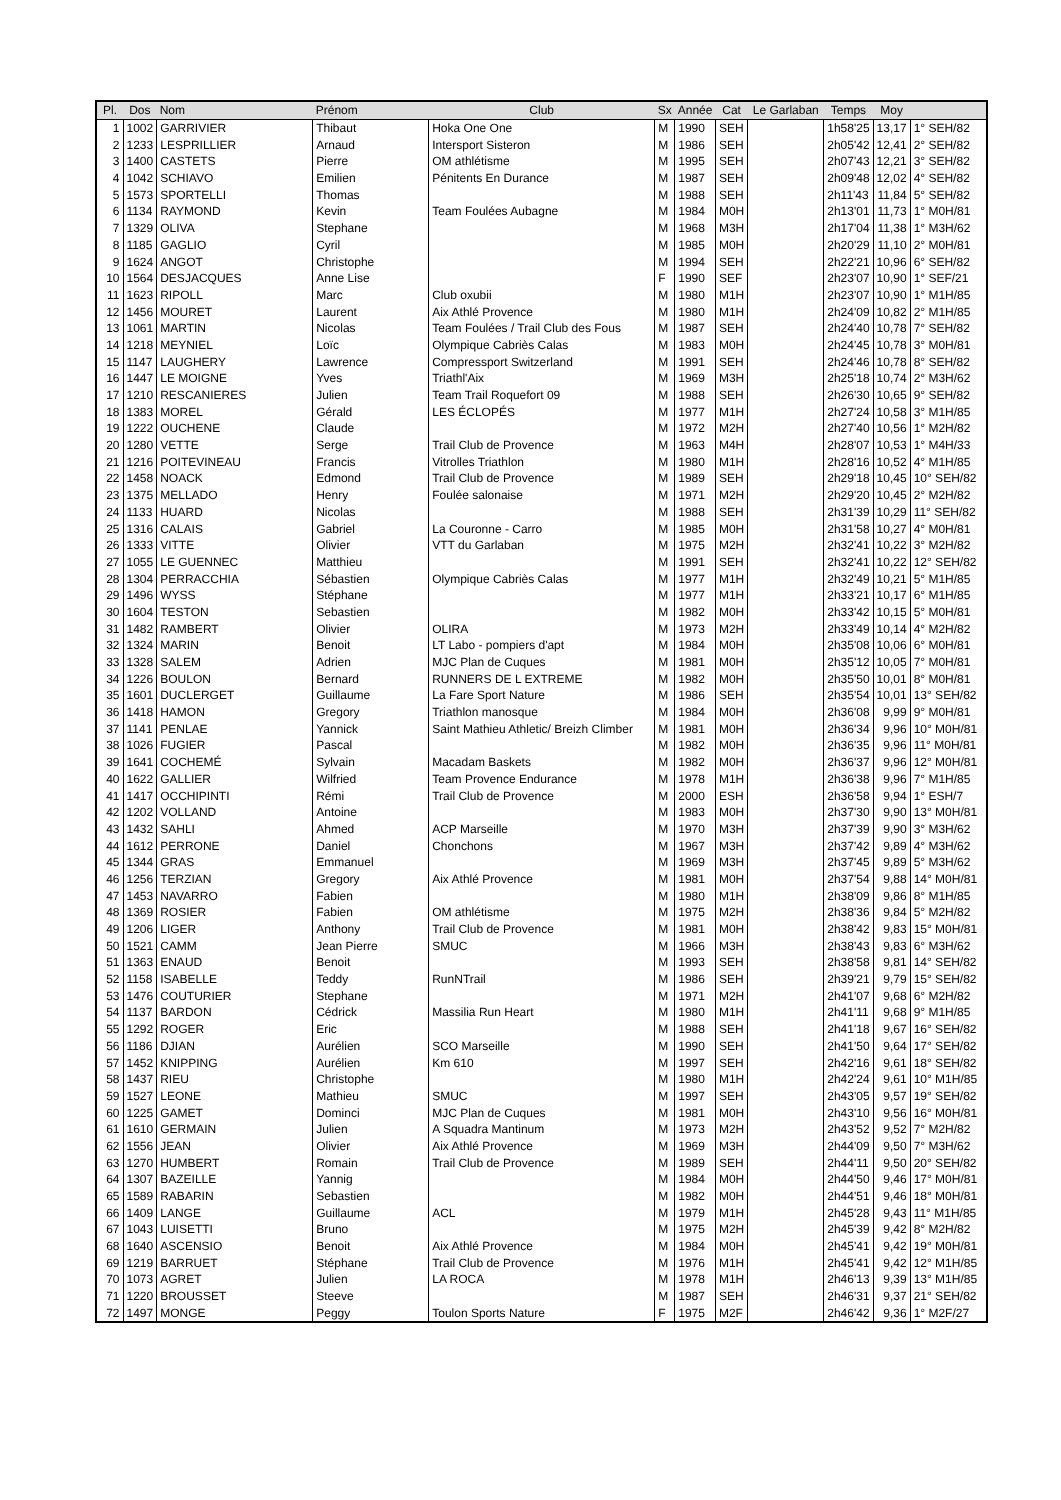| Pl. | Dos | Nom | Prénom | Club | Sx | Année | Cat | Le Garlaban | Temps | Moy | |
| --- | --- | --- | --- | --- | --- | --- | --- | --- | --- | --- | --- |
| 1 | 1002 | GARRIVIER | Thibaut | Hoka One One | M | 1990 | SEH | | 1h58'25 | 13,17 | 1° SEH/82 |
| 2 | 1233 | LESPRILLIER | Arnaud | Intersport Sisteron | M | 1986 | SEH | | 2h05'42 | 12,41 | 2° SEH/82 |
| 3 | 1400 | CASTETS | Pierre | OM athlétisme | M | 1995 | SEH | | 2h07'43 | 12,21 | 3° SEH/82 |
| 4 | 1042 | SCHIAVO | Emilien | Pénitents En Durance | M | 1987 | SEH | | 2h09'48 | 12,02 | 4° SEH/82 |
| 5 | 1573 | SPORTELLI | Thomas | | M | 1988 | SEH | | 2h11'43 | 11,84 | 5° SEH/82 |
| 6 | 1134 | RAYMOND | Kevin | Team Foulées Aubagne | M | 1984 | M0H | | 2h13'01 | 11,73 | 1° M0H/81 |
| 7 | 1329 | OLIVA | Stephane | | M | 1968 | M3H | | 2h17'04 | 11,38 | 1° M3H/62 |
| 8 | 1185 | GAGLIO | Cyril | | M | 1985 | M0H | | 2h20'29 | 11,10 | 2° M0H/81 |
| 9 | 1624 | ANGOT | Christophe | | M | 1994 | SEH | | 2h22'21 | 10,96 | 6° SEH/82 |
| 10 | 1564 | DESJACQUES | Anne Lise | | F | 1990 | SEF | | 2h23'07 | 10,90 | 1° SEF/21 |
| 11 | 1623 | RIPOLL | Marc | Club oxubii | M | 1980 | M1H | | 2h23'07 | 10,90 | 1° M1H/85 |
| 12 | 1456 | MOURET | Laurent | Aix Athlé Provence | M | 1980 | M1H | | 2h24'09 | 10,82 | 2° M1H/85 |
| 13 | 1061 | MARTIN | Nicolas | Team Foulées / Trail Club des Fous | M | 1987 | SEH | | 2h24'40 | 10,78 | 7° SEH/82 |
| 14 | 1218 | MEYNIEL | Loïc | Olympique Cabriès Calas | M | 1983 | M0H | | 2h24'45 | 10,78 | 3° M0H/81 |
| 15 | 1147 | LAUGHERY | Lawrence | Compressport Switzerland | M | 1991 | SEH | | 2h24'46 | 10,78 | 8° SEH/82 |
| 16 | 1447 | LE MOIGNE | Yves | Triathl'Aix | M | 1969 | M3H | | 2h25'18 | 10,74 | 2° M3H/62 |
| 17 | 1210 | RESCANIERES | Julien | Team Trail Roquefort 09 | M | 1988 | SEH | | 2h26'30 | 10,65 | 9° SEH/82 |
| 18 | 1383 | MOREL | Gérald | LES ÉCLOPÉS | M | 1977 | M1H | | 2h27'24 | 10,58 | 3° M1H/85 |
| 19 | 1222 | OUCHENE | Claude | | M | 1972 | M2H | | 2h27'40 | 10,56 | 1° M2H/82 |
| 20 | 1280 | VETTE | Serge | Trail Club de Provence | M | 1963 | M4H | | 2h28'07 | 10,53 | 1° M4H/33 |
| 21 | 1216 | POITEVINEAU | Francis | Vitrolles Triathlon | M | 1980 | M1H | | 2h28'16 | 10,52 | 4° M1H/85 |
| 22 | 1458 | NOACK | Edmond | Trail Club de Provence | M | 1989 | SEH | | 2h29'18 | 10,45 | 10° SEH/82 |
| 23 | 1375 | MELLADO | Henry | Foulée salonaise | M | 1971 | M2H | | 2h29'20 | 10,45 | 2° M2H/82 |
| 24 | 1133 | HUARD | Nicolas | | M | 1988 | SEH | | 2h31'39 | 10,29 | 11° SEH/82 |
| 25 | 1316 | CALAIS | Gabriel | La Couronne - Carro | M | 1985 | M0H | | 2h31'58 | 10,27 | 4° M0H/81 |
| 26 | 1333 | VITTE | Olivier | VTT du Garlaban | M | 1975 | M2H | | 2h32'41 | 10,22 | 3° M2H/82 |
| 27 | 1055 | LE GUENNEC | Matthieu | | M | 1991 | SEH | | 2h32'41 | 10,22 | 12° SEH/82 |
| 28 | 1304 | PERRACCHIA | Sébastien | Olympique Cabriès Calas | M | 1977 | M1H | | 2h32'49 | 10,21 | 5° M1H/85 |
| 29 | 1496 | WYSS | Stéphane | | M | 1977 | M1H | | 2h33'21 | 10,17 | 6° M1H/85 |
| 30 | 1604 | TESTON | Sebastien | | M | 1982 | M0H | | 2h33'42 | 10,15 | 5° M0H/81 |
| 31 | 1482 | RAMBERT | Olivier | OLIRA | M | 1973 | M2H | | 2h33'49 | 10,14 | 4° M2H/82 |
| 32 | 1324 | MARIN | Benoit | LT Labo - pompiers d'apt | M | 1984 | M0H | | 2h35'08 | 10,06 | 6° M0H/81 |
| 33 | 1328 | SALEM | Adrien | MJC Plan de Cuques | M | 1981 | M0H | | 2h35'12 | 10,05 | 7° M0H/81 |
| 34 | 1226 | BOULON | Bernard | RUNNERS DE L EXTREME | M | 1982 | M0H | | 2h35'50 | 10,01 | 8° M0H/81 |
| 35 | 1601 | DUCLERGET | Guillaume | La Fare Sport Nature | M | 1986 | SEH | | 2h35'54 | 10,01 | 13° SEH/82 |
| 36 | 1418 | HAMON | Gregory | Triathlon manosque | M | 1984 | M0H | | 2h36'08 | 9,99 | 9° M0H/81 |
| 37 | 1141 | PENLAE | Yannick | Saint Mathieu Athletic/ Breizh Climber | M | 1981 | M0H | | 2h36'34 | 9,96 | 10° M0H/81 |
| 38 | 1026 | FUGIER | Pascal | | M | 1982 | M0H | | 2h36'35 | 9,96 | 11° M0H/81 |
| 39 | 1641 | COCHEMÉ | Sylvain | Macadam Baskets | M | 1982 | M0H | | 2h36'37 | 9,96 | 12° M0H/81 |
| 40 | 1622 | GALLIER | Wilfried | Team Provence Endurance | M | 1978 | M1H | | 2h36'38 | 9,96 | 7° M1H/85 |
| 41 | 1417 | OCCHIPINTI | Rémi | Trail Club de Provence | M | 2000 | ESH | | 2h36'58 | 9,94 | 1° ESH/7 |
| 42 | 1202 | VOLLAND | Antoine | | M | 1983 | M0H | | 2h37'30 | 9,90 | 13° M0H/81 |
| 43 | 1432 | SAHLI | Ahmed | ACP Marseille | M | 1970 | M3H | | 2h37'39 | 9,90 | 3° M3H/62 |
| 44 | 1612 | PERRONE | Daniel | Chonchons | M | 1967 | M3H | | 2h37'42 | 9,89 | 4° M3H/62 |
| 45 | 1344 | GRAS | Emmanuel | | M | 1969 | M3H | | 2h37'45 | 9,89 | 5° M3H/62 |
| 46 | 1256 | TERZIAN | Gregory | Aix Athlé Provence | M | 1981 | M0H | | 2h37'54 | 9,88 | 14° M0H/81 |
| 47 | 1453 | NAVARRO | Fabien | | M | 1980 | M1H | | 2h38'09 | 9,86 | 8° M1H/85 |
| 48 | 1369 | ROSIER | Fabien | OM athlétisme | M | 1975 | M2H | | 2h38'36 | 9,84 | 5° M2H/82 |
| 49 | 1206 | LIGER | Anthony | Trail Club de Provence | M | 1981 | M0H | | 2h38'42 | 9,83 | 15° M0H/81 |
| 50 | 1521 | CAMM | Jean Pierre | SMUC | M | 1966 | M3H | | 2h38'43 | 9,83 | 6° M3H/62 |
| 51 | 1363 | ENAUD | Benoit | | M | 1993 | SEH | | 2h38'58 | 9,81 | 14° SEH/82 |
| 52 | 1158 | ISABELLE | Teddy | RunNTrail | M | 1986 | SEH | | 2h39'21 | 9,79 | 15° SEH/82 |
| 53 | 1476 | COUTURIER | Stephane | | M | 1971 | M2H | | 2h41'07 | 9,68 | 6° M2H/82 |
| 54 | 1137 | BARDON | Cédrick | Massilia Run Heart | M | 1980 | M1H | | 2h41'11 | 9,68 | 9° M1H/85 |
| 55 | 1292 | ROGER | Eric | | M | 1988 | SEH | | 2h41'18 | 9,67 | 16° SEH/82 |
| 56 | 1186 | DJIAN | Aurélien | SCO Marseille | M | 1990 | SEH | | 2h41'50 | 9,64 | 17° SEH/82 |
| 57 | 1452 | KNIPPING | Aurélien | Km 610 | M | 1997 | SEH | | 2h42'16 | 9,61 | 18° SEH/82 |
| 58 | 1437 | RIEU | Christophe | | M | 1980 | M1H | | 2h42'24 | 9,61 | 10° M1H/85 |
| 59 | 1527 | LEONE | Mathieu | SMUC | M | 1997 | SEH | | 2h43'05 | 9,57 | 19° SEH/82 |
| 60 | 1225 | GAMET | Dominci | MJC Plan de Cuques | M | 1981 | M0H | | 2h43'10 | 9,56 | 16° M0H/81 |
| 61 | 1610 | GERMAIN | Julien | A Squadra Mantinum | M | 1973 | M2H | | 2h43'52 | 9,52 | 7° M2H/82 |
| 62 | 1556 | JEAN | Olivier | Aix Athlé Provence | M | 1969 | M3H | | 2h44'09 | 9,50 | 7° M3H/62 |
| 63 | 1270 | HUMBERT | Romain | Trail Club de Provence | M | 1989 | SEH | | 2h44'11 | 9,50 | 20° SEH/82 |
| 64 | 1307 | BAZEILLE | Yannig | | M | 1984 | M0H | | 2h44'50 | 9,46 | 17° M0H/81 |
| 65 | 1589 | RABARIN | Sebastien | | M | 1982 | M0H | | 2h44'51 | 9,46 | 18° M0H/81 |
| 66 | 1409 | LANGE | Guillaume | ACL | M | 1979 | M1H | | 2h45'28 | 9,43 | 11° M1H/85 |
| 67 | 1043 | LUISETTI | Bruno | | M | 1975 | M2H | | 2h45'39 | 9,42 | 8° M2H/82 |
| 68 | 1640 | ASCENSIO | Benoit | Aix Athlé Provence | M | 1984 | M0H | | 2h45'41 | 9,42 | 19° M0H/81 |
| 69 | 1219 | BARRUET | Stéphane | Trail Club de Provence | M | 1976 | M1H | | 2h45'41 | 9,42 | 12° M1H/85 |
| 70 | 1073 | AGRET | Julien | LA ROCA | M | 1978 | M1H | | 2h46'13 | 9,39 | 13° M1H/85 |
| 71 | 1220 | BROUSSET | Steeve | | M | 1987 | SEH | | 2h46'31 | 9,37 | 21° SEH/82 |
| 72 | 1497 | MONGE | Peggy | Toulon Sports Nature | F | 1975 | M2F | | 2h46'42 | 9,36 | 1° M2F/27 |